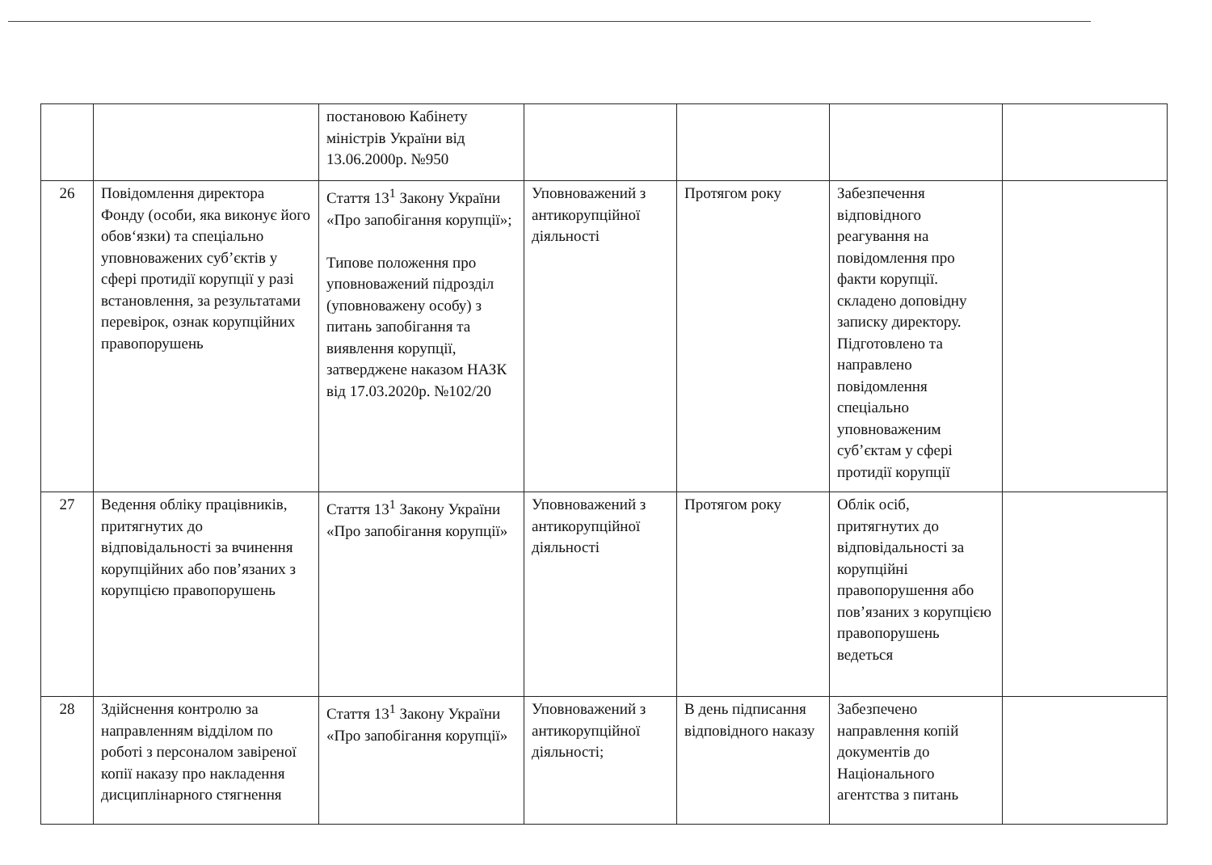| | | постановою Кабінету міністрів України від 13.06.2000р. №950 | | | | |
| 26 | Повідомлення директора Фонду (особи, яка виконує його обов‘язки) та спеціально уповноважених суб’єктів у сфері протидії корупції у разі встановлення, за результатами перевірок, ознак корупційних правопорушень | Стаття 13<sup>1</sup> Закону України «Про запобігання корупції»; Типове положення про уповноважений підрозділ (уповноважену особу) з питань запобігання та виявлення корупції, затверджене наказом НАЗК від 17.03.2020р. №102/20 | Уповноважений з антикорупційної діяльності | Протягом року | Забезпечення відповідного реагування на повідомлення про факти корупції. складено доповідну записку директору. Підготовлено та направлено повідомлення спеціально уповноваженим суб’єктам у сфері протидії корупції | |
| 27 | Ведення обліку працівників, притягнутих до відповідальності за вчинення корупційних або пов’язаних з корупцією правопорушень | Стаття 13<sup>1</sup> Закону України «Про запобігання корупції» | Уповноважений з антикорупційної діяльності | Протягом року | Облік осіб, притягнутих до відповідальності за корупційні правопорушення або пов’язаних з корупцією правопорушень ведеться | |
| 28 | Здійснення контролю за направленням відділом по роботі з персоналом завіреної копії наказу про накладення дисциплінарного стягнення | Стаття 13<sup>1</sup> Закону України «Про запобігання корупції» | Уповноважений з антикорупційної діяльності; | В день підписання відповідного наказу | Забезпечено направлення копій документів до Національного агентства з питань | |